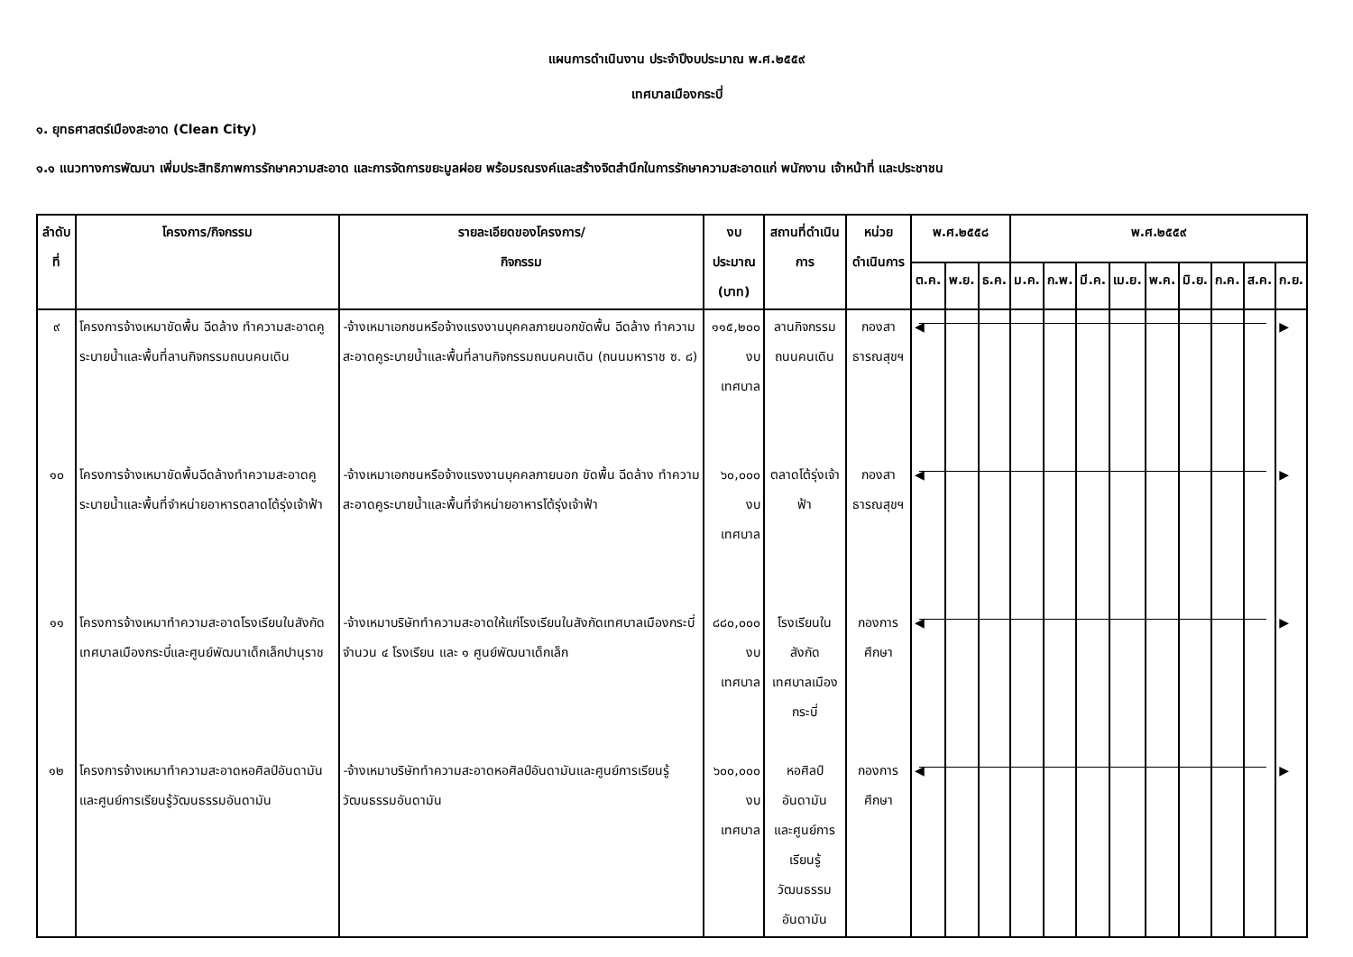แผนการดำเนินงาน ประจำปีงบประมาณ พ.ศ.๒๕๕๙
เทศบาลเมืองกระบี่
๑. ยุทธศาสตร์เมืองสะอาด (Clean City)
๑.๑ แนวทางการพัฒนา เพิ่มประสิทธิภาพการรักษาความสะอาด และการจัดการขยะมูลฝอย พร้อมรณรงค์และสร้างจิตสำนึกในการรักษาความสะอาดแก่ พนักงาน เจ้าหน้าที่ และประชาชน
| ลำดับที่ | โครงการ/กิจกรรม | รายละเอียดของโครงการ/ กิจกรรม | งบประมาณ (บาท) | สถานที่ดำเนินการ | หน่วยดำเนินการ | พ.ศ.๒๕๕๘ | | | พ.ศ.๒๕๕๙ | | | | | | | | |
| --- | --- | --- | --- | --- | --- | --- | --- | --- | --- | --- | --- | --- | --- | --- | --- | --- | --- |
| | | | | | | ต.ค. | พ.ย. | ธ.ค. | ม.ค. | ก.พ. | มี.ค. | เม.ย. | พ.ค. | มิ.ย. | ก.ค. | ส.ค. | ก.ย. |
| ๙ | โครงการจ้างเหมาขัดพื้น ฉีดล้าง ทำความสะอาดคูระบายน้ำและพื้นที่ลานกิจกรรมถนนคนเดิน | -จ้างเหมาเอกชนหรือจ้างแรงงานบุคคลภายนอกขัดพื้น ฉีดล้าง ทำความสะอาดคูระบายน้ำและพื้นที่ลานกิจกรรมถนนคนเดิน (ถนนมหาราช ซ. ๘) | ๑๑๕,๒๐๐ งบเทศบาล | ลานกิจกรรม ถนนคนเดิน | กองสาธารณสุขฯ | ◀ | | | | | | | | | | | ▶ |
| ๑๐ | โครงการจ้างเหมาขัดพื้นฉีดล้างทำความสะอาดคูระบายน้ำและพื้นที่จำหน่ายอาหารตลาดโต้รุ่งเจ้าฟ้า | -จ้างเหมาเอกชนหรือจ้างแรงงานบุคคลภายนอก ขัดพื้น ฉีดล้าง ทำความสะอาดคูระบายน้ำและพื้นที่จำหน่ายอาหารโต้รุ่งเจ้าฟ้า | ๖๐,๐๐๐ งบเทศบาล | ตลาดโต้รุ่งเจ้าฟ้า | กองสาธารณสุขฯ | ◀ | | | | | | | | | | | ▶ |
| ๑๑ | โครงการจ้างเหมาทำความสะอาดโรงเรียนในสังกัดเทศบาลเมืองกระบี่และศูนย์พัฒนาเด็กเล็กปานุราช | -จ้างเหมาบริษัททำความสะอาดให้แก่โรงเรียนในสังกัดเทศบาลเมืองกระบี่ จำนวน ๔ โรงเรียน และ ๑ ศูนย์พัฒนาเด็กเล็ก | ๘๘๐,๐๐๐ งบเทศบาล | โรงเรียนในสังกัด เทศบาลเมืองกระบี่ | กองการศึกษา | ◀ | | | | | | | | | | | ▶ |
| ๑๒ | โครงการจ้างเหมาทำความสะอาดหอศิลป์อันดามันและศูนย์การเรียนรู้วัฒนธรรมอันดามัน | -จ้างเหมาบริษัททำความสะอาดหอศิลป์อันดามันและศูนย์การเรียนรู้วัฒนธรรมอันดามัน | ๖๐๐,๐๐๐ งบเทศบาล | หอศิลป์อันดามัน และศูนย์การเรียนรู้ วัฒนธรรมอันดามัน | กองการศึกษา | ◀ | | | | | | | | | | | ▶ |